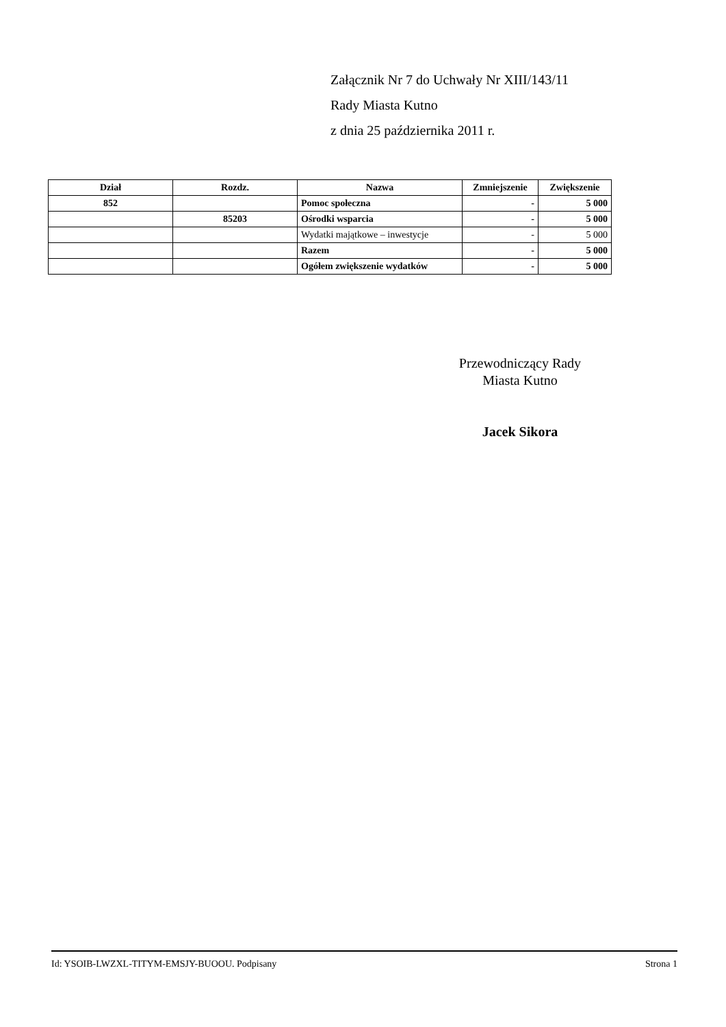Załącznik Nr 7 do Uchwały Nr XIII/143/11
Rady Miasta Kutno
z dnia 25 października 2011 r.
| Dział | Rozdz. | Nazwa | Zmniejszenie | Zwiększenie |
| --- | --- | --- | --- | --- |
| 852 | | Pomoc społeczna | - | 5 000 |
| | 85203 | Ośrodki wsparcia | - | 5 000 |
| | | Wydatki majątkowe – inwestycje | - | 5 000 |
| | | Razem | - | 5 000 |
| | | Ogółem zwiększenie wydatków | - | 5 000 |
Przewodniczący Rady
Miasta Kutno
Jacek Sikora
Id: YSOIB-LWZXL-TITYM-EMSJY-BUOOU. Podpisany Strona 1